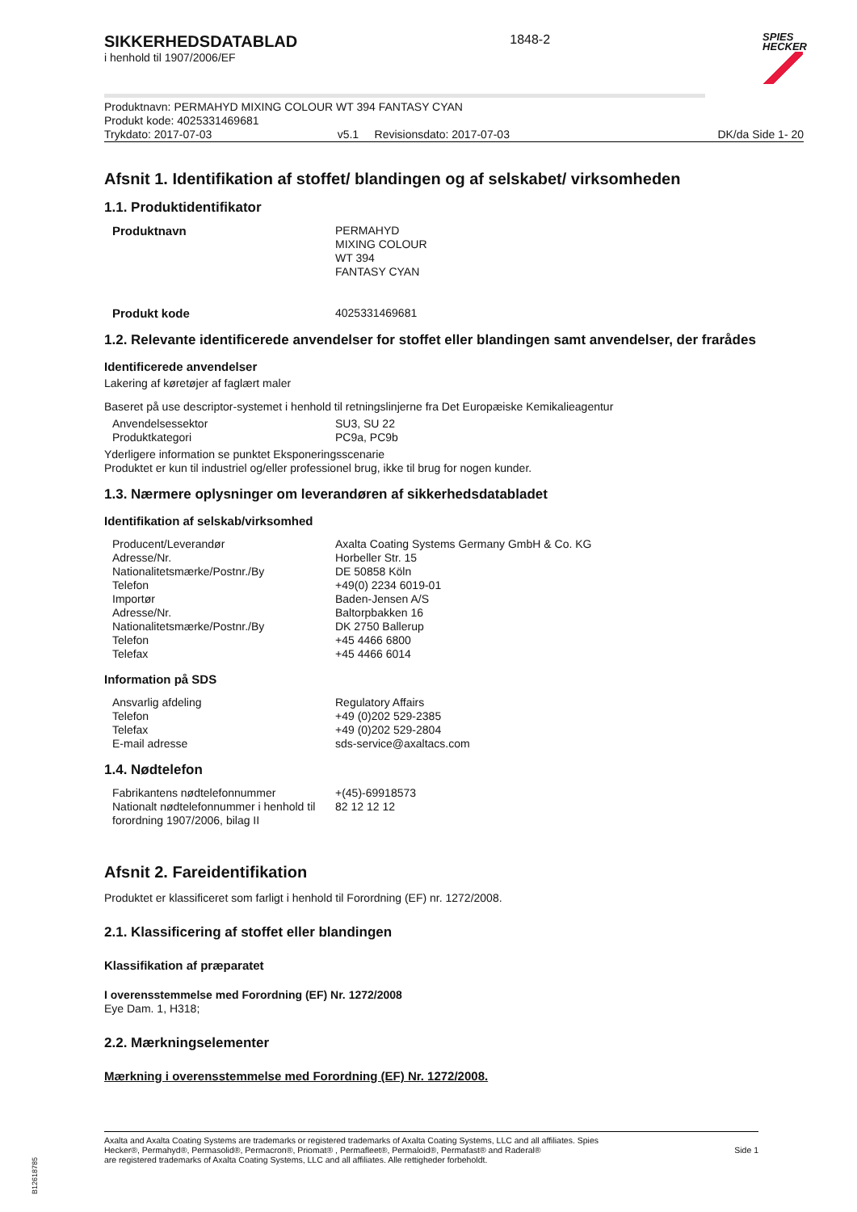SIKKERHEDSDATABLAD
i henhold til 1907/2006/EF
1848-2
SPIES
HECKER
Produktnavn: PERMAHYD MIXING COLOUR WT 394 FANTASY CYAN
Produkt kode: 4025331469681
Trykdato: 2017-07-03 v5.1 Revisionsdato: 2017-07-03 DK/da Side 1- 20
Afsnit 1. Identifikation af stoffet/ blandingen og af selskabet/ virksomheden
1.1. Produktidentifikator
| Produktnavn | PERMAHYD MIXING COLOUR WT 394 FANTASY CYAN |
| Produkt kode | 4025331469681 |
1.2. Relevante identificerede anvendelser for stoffet eller blandingen samt anvendelser, der frarådes
Identificerede anvendelser
Lakering af køretøjer af faglært maler
Baseret på use descriptor-systemet i henhold til retningslinjerne fra Det Europæiske Kemikalieagentur
| Anvendelsessektor | SU3, SU 22 |
| Produktkategori | PC9a, PC9b |
Yderligere information se punktet Eksponeringsscenarie
Produktet er kun til industriel og/eller professionel brug, ikke til brug for nogen kunder.
1.3. Nærmere oplysninger om leverandøren af sikkerhedsdatabladet
Identifikation af selskab/virksomhed
| Producent/Leverandør | Axalta Coating Systems Germany GmbH & Co. KG |
| Adresse/Nr. | Horbeller Str. 15 |
| Nationalitetsmærke/Postnr./By | DE 50858 Köln |
| Telefon | +49(0) 2234 6019-01 |
| Importør | Baden-Jensen A/S |
| Adresse/Nr. | Baltorpbakken 16 |
| Nationalitetsmærke/Postnr./By | DK 2750 Ballerup |
| Telefon | +45 4466 6800 |
| Telefax | +45 4466 6014 |
Information på SDS
| Ansvarlig afdeling | Regulatory Affairs |
| Telefon | +49 (0)202 529-2385 |
| Telefax | +49 (0)202 529-2804 |
| E-mail adresse | sds-service@axaltacs.com |
1.4. Nødtelefon
| Fabrikantens nødtelefonnummer | +(45)-69918573 |
| Nationalt nødtelefonnummer i henhold til forordning 1907/2006, bilag II | 82 12 12 12 |
Afsnit 2. Fareidentifikation
Produktet er klassificeret som farligt i henhold til Forordning (EF) nr. 1272/2008.
2.1. Klassificering af stoffet eller blandingen
Klassifikation af præparatet
I overensstemmelse med Forordning (EF) Nr. 1272/2008
Eye Dam. 1, H318;
2.2. Mærkningselementer
Mærkning i overensstemmelse med Forordning (EF) Nr. 1272/2008.
Axalta and Axalta Coating Systems are trademarks or registered trademarks of Axalta Coating Systems, LLC and all affiliates. Spies Hecker®, Permahyd®, Permasolid®, Permacron®, Priomat® , Permafleet®, Permaloid®, Permafast® and Raderal®
are registered trademarks of Axalta Coating Systems, LLC and all affiliates. Alle rettigheder forbeholdt.
Side 1
B12618785